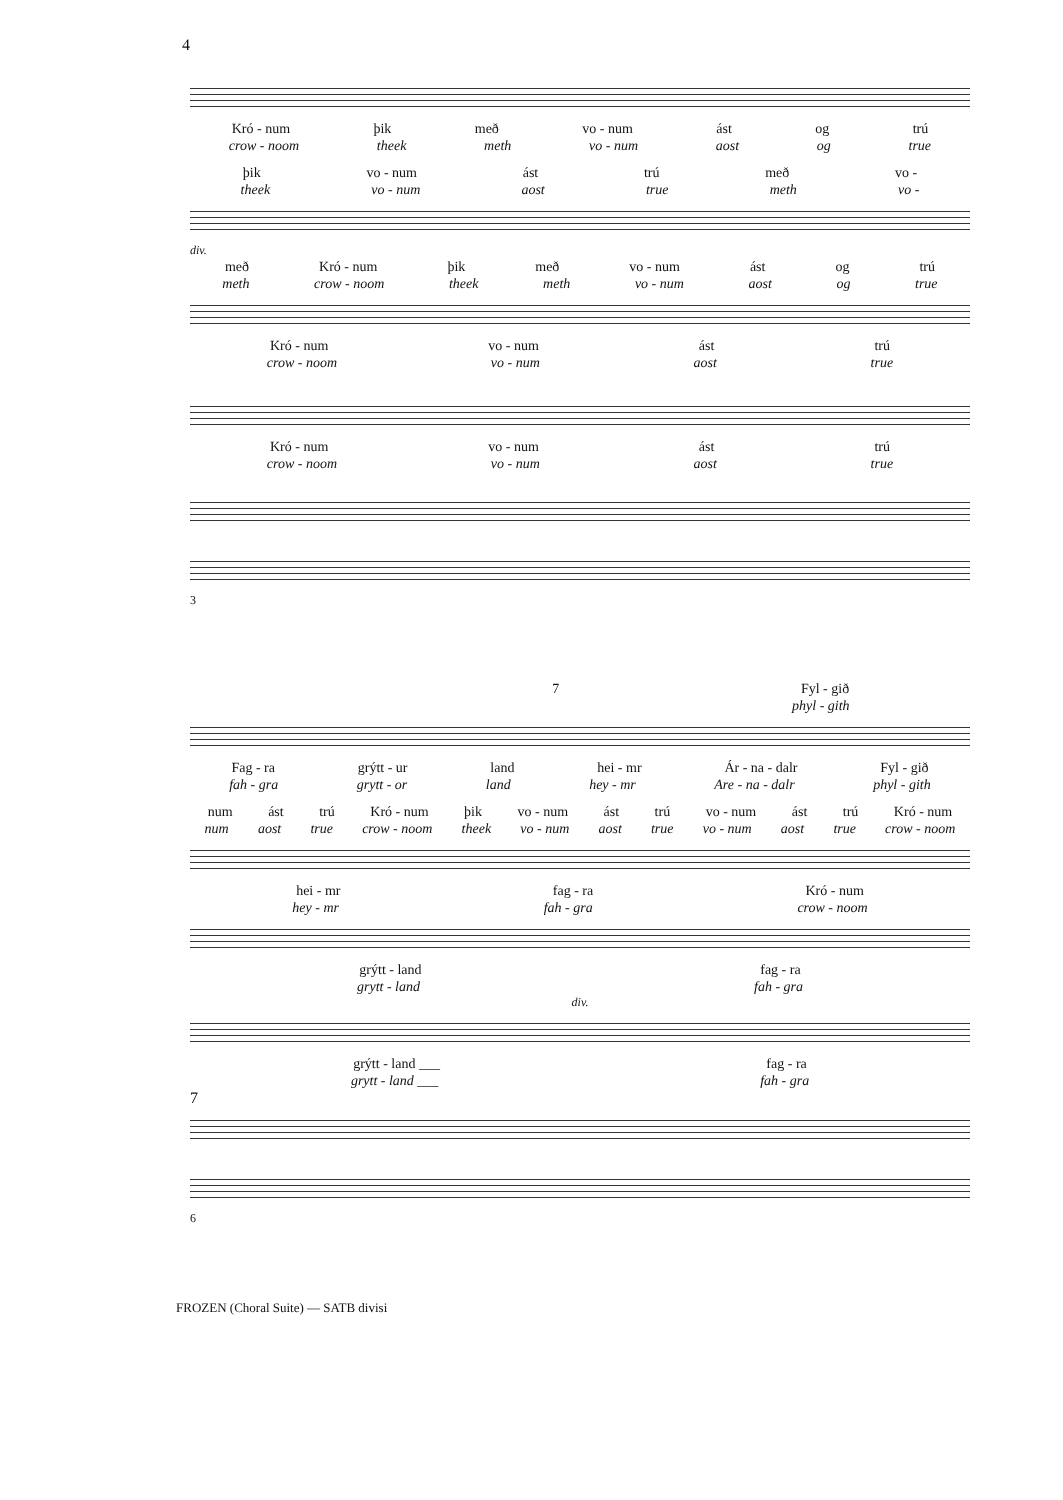4
Kró - num þik með vo - num ást og trú
crow - noom theek meth vo - num aost og true
þik vo - num ást trú með vo -
theek vo - num aost true meth vo -
div.
með Kró - num þik með vo - num ást og trú
meth crow - noom theek meth vo - num aost og true
Kró - num vo - num ást trú
crow - noom vo - num aost true
Kró - num vo - num ást trú
crow - noom vo - num aost true
3
7 Fyl - gið
phyl - gith
Fag - ra grýtt - ur land hei - mr Ár - na - dalr Fyl - gið
fah - gra grytt - or land hey - mr Are - na - dalr phyl - gith
num ást trú Kró - num þik vo - num ást trú vo - num ást trú Kró - num
num aost true crow - noom theek vo - num aost true vo - num aost true crow - noom
hei - mr fag - ra Kró - num
hey - mr fah - gra crow - noom
grýtt - land fag - ra
grytt - land fah - gra
div.
grýtt - land ___ fag - ra
grytt - land ___ fah - gra
7
6
FROZEN (Choral Suite) — SATB divisi